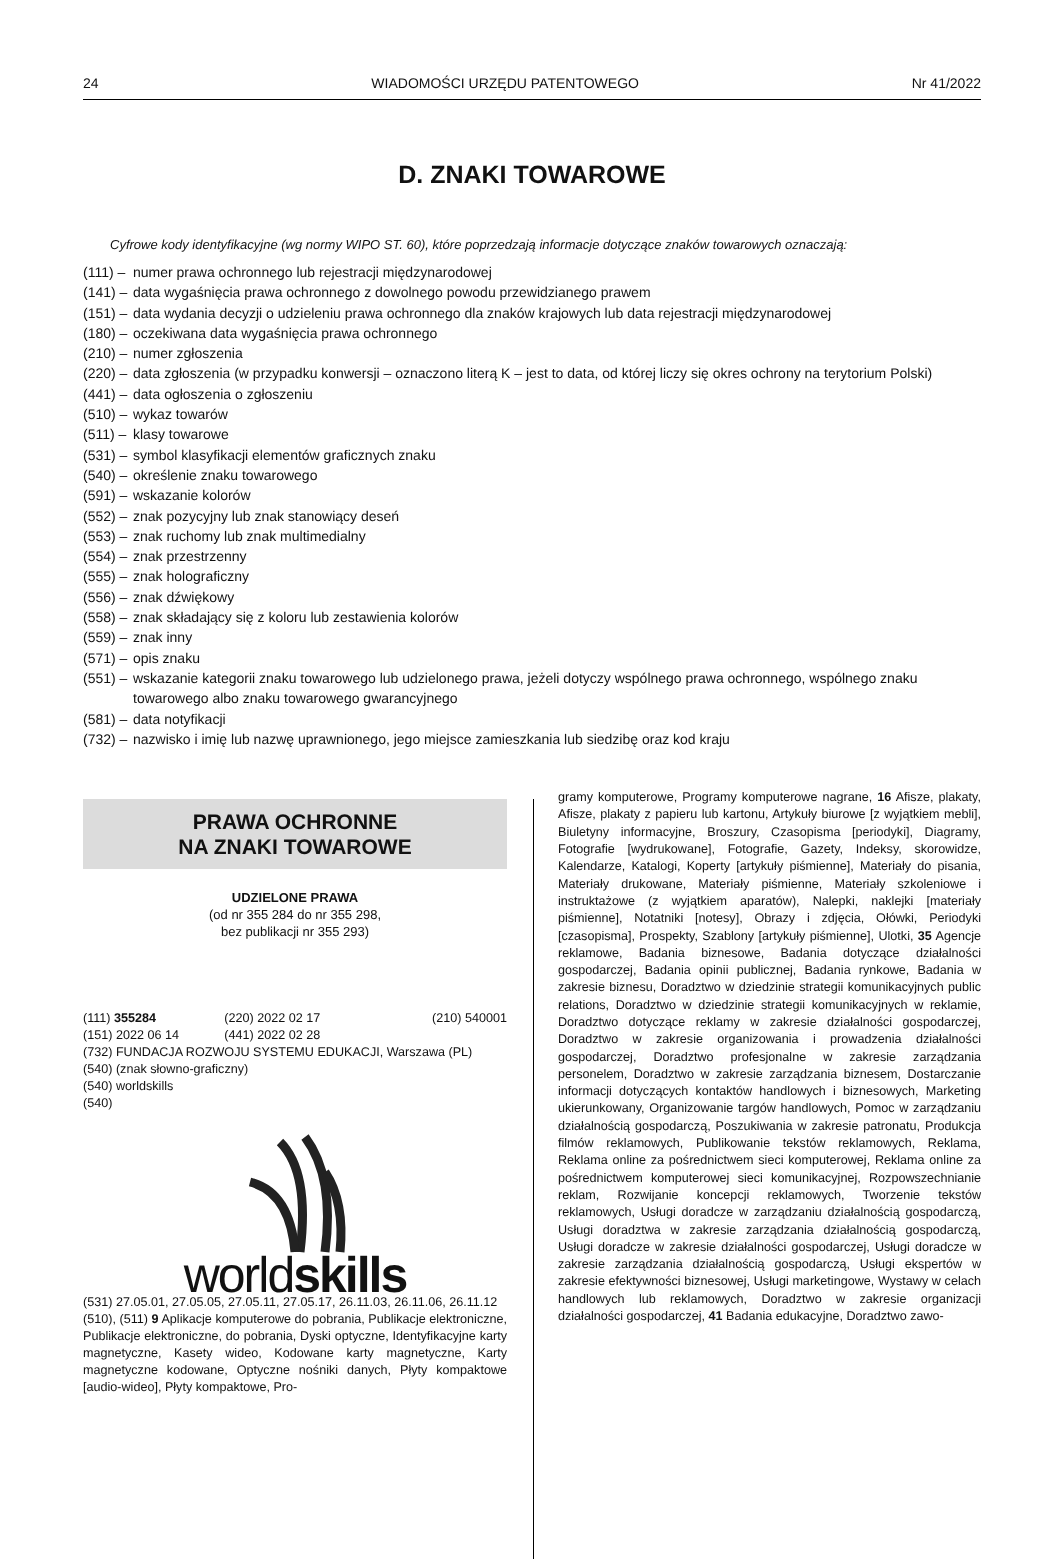24 WIADOMOŚCI URZĘDU PATENTOWEGO Nr 41/2022
D. ZNAKI TOWAROWE
Cyfrowe kody identyfikacyjne (wg normy WIPO ST. 60), które poprzedzają informacje dotyczące znaków towarowych oznaczają:
(111) – numer prawa ochronnego lub rejestracji międzynarodowej
(141) – data wygaśnięcia prawa ochronnego z dowolnego powodu przewidzianego prawem
(151) – data wydania decyzji o udzieleniu prawa ochronnego dla znaków krajowych lub data rejestracji międzynarodowej
(180) – oczekiwana data wygaśnięcia prawa ochronnego
(210) – numer zgłoszenia
(220) – data zgłoszenia (w przypadku konwersji – oznaczono literą K – jest to data, od której liczy się okres ochrony na terytorium Polski)
(441) – data ogłoszenia o zgłoszeniu
(510) – wykaz towarów
(511) – klasy towarowe
(531) – symbol klasyfikacji elementów graficznych znaku
(540) – określenie znaku towarowego
(591) – wskazanie kolorów
(552) – znak pozycyjny lub znak stanowiący deseń
(553) – znak ruchomy lub znak multimedialny
(554) – znak przestrzenny
(555) – znak holograficzny
(556) – znak dźwiękowy
(558) – znak składający się z koloru lub zestawienia kolorów
(559) – znak inny
(571) – opis znaku
(551) – wskazanie kategorii znaku towarowego lub udzielonego prawa, jeżeli dotyczy wspólnego prawa ochronnego, wspólnego znaku towarowego albo znaku towarowego gwarancyjnego
(581) – data notyfikacji
(732) – nazwisko i imię lub nazwę uprawnionego, jego miejsce zamieszkania lub siedzibę oraz kod kraju
PRAWA OCHRONNE
NA ZNAKI TOWAROWE
UDZIELONE PRAWA
(od nr 355 284 do nr 355 298,
bez publikacji nr 355 293)
(111) 355284 (220) 2022 02 17 (210) 540001
(151) 2022 06 14 (441) 2022 02 28
(732) FUNDACJA ROZWOJU SYSTEMU EDUKACJI, Warszawa (PL)
(540) (znak słowno-graficzny)
(540) worldskills
(540)
worldskills
(531) 27.05.01, 27.05.05, 27.05.11, 27.05.17, 26.11.03, 26.11.06, 26.11.12
(510), (511) 9 Aplikacje komputerowe do pobrania, Publikacje elektroniczne, Publikacje elektroniczne, do pobrania, Dyski optyczne, Identyfikacyjne karty magnetyczne, Kasety wideo, Kodowane karty magnetyczne, Karty magnetyczne kodowane, Optyczne nośniki danych, Płyty kompaktowe [audio-wideo], Płyty kompaktowe, Pro-
gramy komputerowe, Programy komputerowe nagrane, 16 Afisze, plakaty, Afisze, plakaty z papieru lub kartonu, Artykuły biurowe [z wyjątkiem mebli], Biuletyny informacyjne, Broszury, Czasopisma [periodyki], Diagramy, Fotografie [wydrukowane], Fotografie, Gazety, Indeksy, skorowidze, Kalendarze, Katalogi, Koperty [artykuły piśmienne], Materiały do pisania, Materiały drukowane, Materiały piśmienne, Materiały szkoleniowe i instruktażowe (z wyjątkiem aparatów), Nalepki, naklejki [materiały piśmienne], Notatniki [notesy], Obrazy i zdjęcia, Ołówki, Periodyki [czasopisma], Prospekty, Szablony [artykuły piśmienne], Ulotki, 35 Agencje reklamowe, Badania biznesowe, Badania dotyczące działalności gospodarczej, Badania opinii publicznej, Badania rynkowe, Badania w zakresie biznesu, Doradztwo w dziedzinie strategii komunikacyjnych public relations, Doradztwo w dziedzinie strategii komunikacyjnych w reklamie, Doradztwo dotyczące reklamy w zakresie działalności gospodarczej, Doradztwo w zakresie organizowania i prowadzenia działalności gospodarczej, Doradztwo profesjonalne w zakresie zarządzania personelem, Doradztwo w zakresie zarządzania biznesem, Dostarczanie informacji dotyczących kontaktów handlowych i biznesowych, Marketing ukierunkowany, Organizowanie targów handlowych, Pomoc w zarządzaniu działalnością gospodarczą, Poszukiwania w zakresie patronatu, Produkcja filmów reklamowych, Publikowanie tekstów reklamowych, Reklama, Reklama online za pośrednictwem sieci komputerowej, Reklama online za pośrednictwem komputerowej sieci komunikacyjnej, Rozpowszechnianie reklam, Rozwijanie koncepcji reklamowych, Tworzenie tekstów reklamowych, Usługi doradcze w zarządzaniu działalnością gospodarczą, Usługi doradztwa w zakresie zarządzania działalnością gospodarczą, Usługi doradcze w zakresie działalności gospodarczej, Usługi doradcze w zakresie zarządzania działalnością gospodarczą, Usługi ekspertów w zakresie efektywności biznesowej, Usługi marketingowe, Wystawy w celach handlowych lub reklamowych, Doradztwo w zakresie organizacji działalności gospodarczej, 41 Badania edukacyjne, Doradztwo zawo-